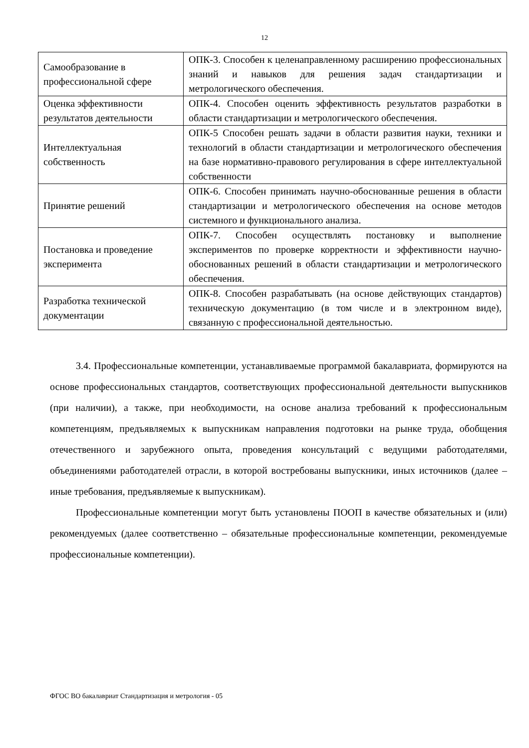12
| Самообразование в профессиональной сфере | ОПК-3. Способен к целенаправленному расширению профессиональных знаний и навыков для решения задач стандартизации и метрологического обеспечения. |
| Оценка эффективности результатов деятельности | ОПК-4. Способен оценить эффективность результатов разработки в области стандартизации и метрологического обеспечения. |
| Интеллектуальная собственность | ОПК-5 Способен решать задачи в области развития науки, техники и технологий в области стандартизации и метрологического обеспечения на базе нормативно-правового регулирования в сфере интеллектуальной собственности |
| Принятие решений | ОПК-6. Способен принимать научно-обоснованные решения в области стандартизации и метрологического обеспечения на основе методов системного и функционального анализа. |
| Постановка и проведение эксперимента | ОПК-7. Способен осуществлять постановку и выполнение экспериментов по проверке корректности и эффективности научно-обоснованных решений в области стандартизации и метрологического обеспечения. |
| Разработка технической документации | ОПК-8. Способен разрабатывать (на основе действующих стандартов) техническую документацию (в том числе и в электронном виде), связанную с профессиональной деятельностью. |
3.4. Профессиональные компетенции, устанавливаемые программой бакалавриата, формируются на основе профессиональных стандартов, соответствующих профессиональной деятельности выпускников (при наличии), а также, при необходимости, на основе анализа требований к профессиональным компетенциям, предъявляемых к выпускникам направления подготовки на рынке труда, обобщения отечественного и зарубежного опыта, проведения консультаций с ведущими работодателями, объединениями работодателей отрасли, в которой востребованы выпускники, иных источников (далее – иные требования, предъявляемые к выпускникам).
Профессиональные компетенции могут быть установлены ПООП в качестве обязательных и (или) рекомендуемых (далее соответственно – обязательные профессиональные компетенции, рекомендуемые профессиональные компетенции).
ФГОС ВО бакалавриат Стандартизация и метрология - 05